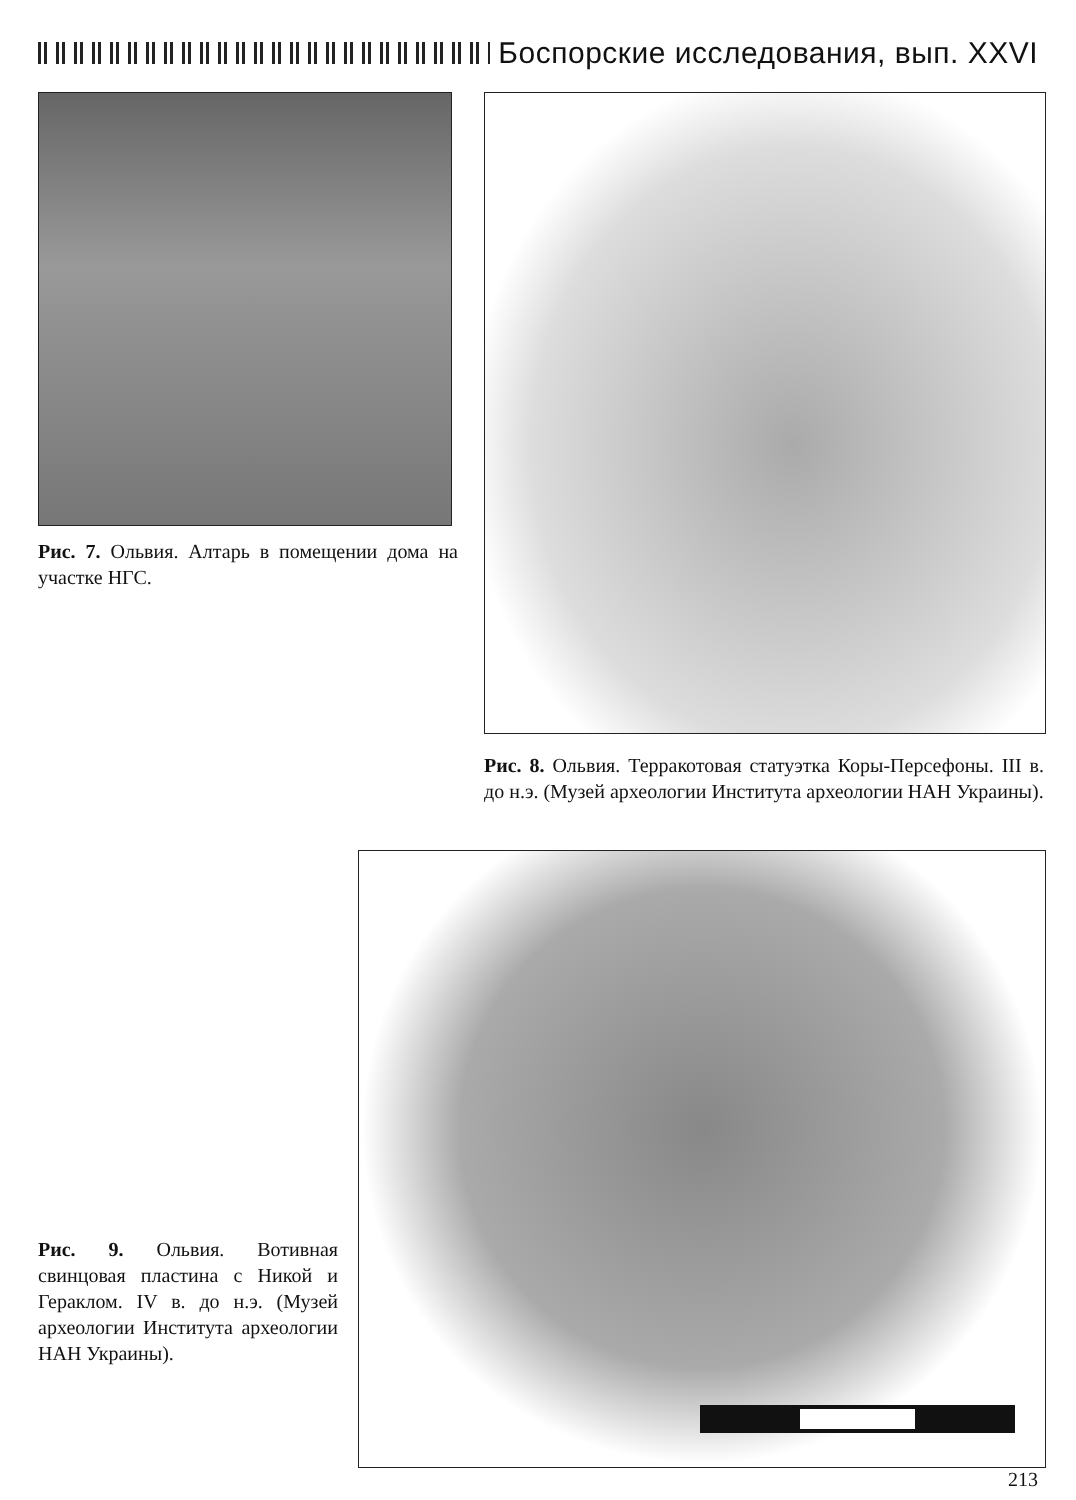Боспорские исследования, вып. XXVI
Рис. 7. Ольвия. Алтарь в помещении дома на участке НГС.
Рис. 8. Ольвия. Терракотовая статуэтка Коры-Персефоны. III в. до н.э. (Музей археологии Института археологии НАН Украины).
Рис. 9. Ольвия. Вотивная свинцовая пластина с Никой и Гераклом. IV в. до н.э. (Музей археологии Института археологии НАН Украины).
213